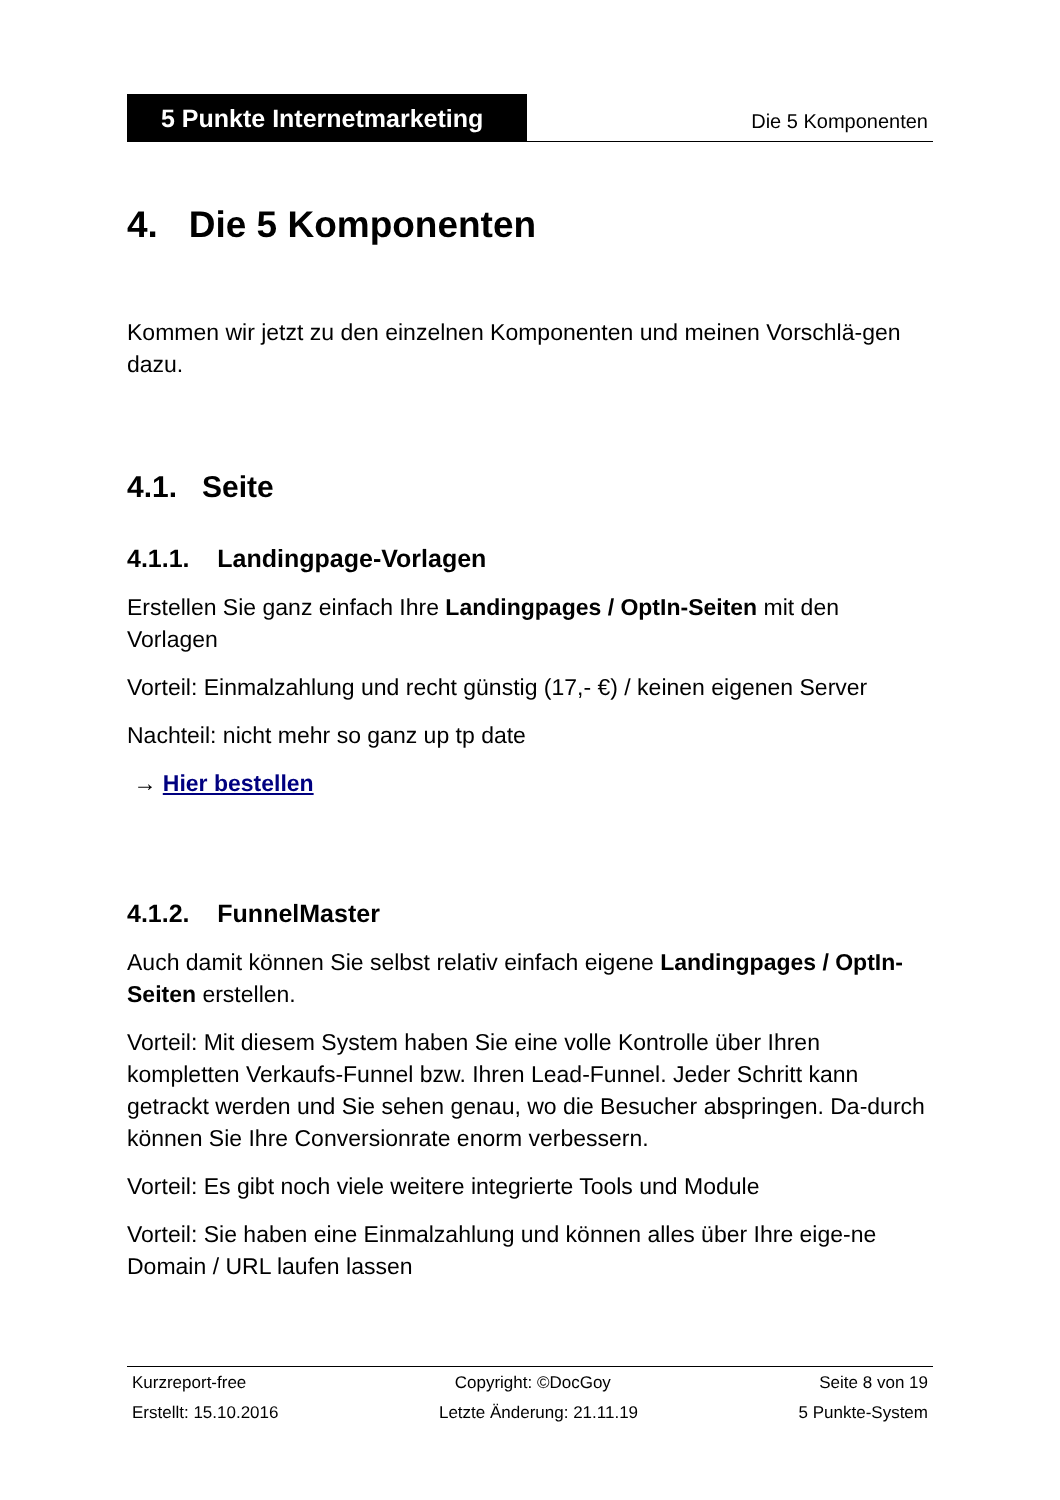5 Punkte Internetmarketing
Die 5 Komponenten
4. Die 5 Komponenten
Kommen wir jetzt zu den einzelnen Komponenten und meinen Vorschlä-gen dazu.
4.1. Seite
4.1.1. Landingpage-Vorlagen
Erstellen Sie ganz einfach Ihre Landingpages / OptIn-Seiten mit den Vorlagen
Vorteil: Einmalzahlung und recht günstig (17,- €) / keinen eigenen Server
Nachteil: nicht mehr so ganz up tp date
→ Hier bestellen
4.1.2. FunnelMaster
Auch damit können Sie selbst relativ einfach eigene Landingpages / OptIn-Seiten erstellen.
Vorteil: Mit diesem System haben Sie eine volle Kontrolle über Ihren kompletten Verkaufs-Funnel bzw. Ihren Lead-Funnel. Jeder Schritt kann getrackt werden und Sie sehen genau, wo die Besucher abspringen. Da-durch können Sie Ihre Conversionrate enorm verbessern.
Vorteil: Es gibt noch viele weitere integrierte Tools und Module
Vorteil: Sie haben eine Einmalzahlung und können alles über Ihre eige-ne Domain / URL laufen lassen
Kurzreport-free Copyright: ©DocGoy Seite 8 von 19
Erstellt: 15.10.2016 Letzte Änderung: 21.11.19 5 Punkte-System